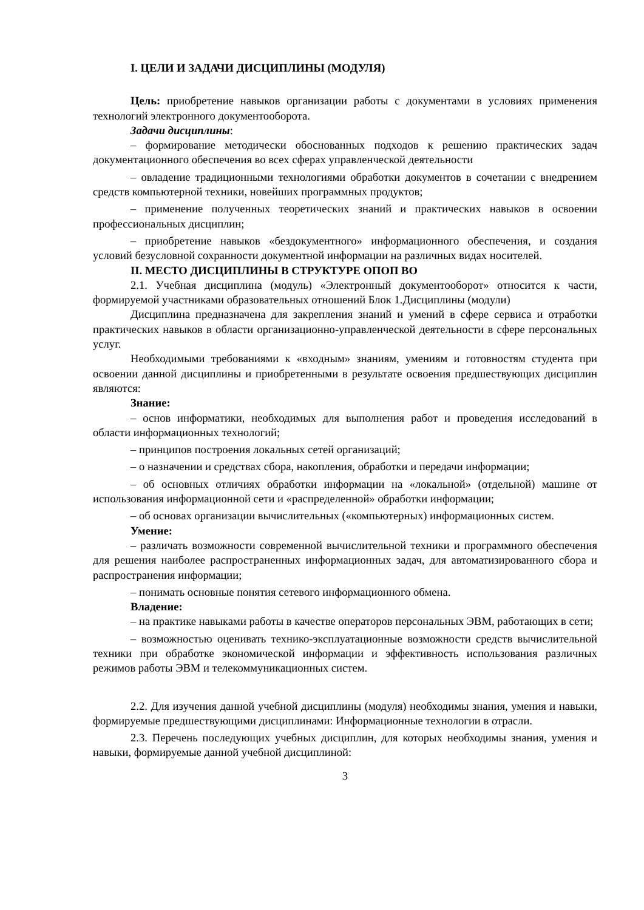I. ЦЕЛИ И ЗАДАЧИ ДИСЦИПЛИНЫ (МОДУЛЯ)
Цель: приобретение навыков организации работы с документами в условиях применения технологий электронного документооборота.
Задачи дисциплины:
– формирование методически обоснованных подходов к решению практических задач документационного обеспечения во всех сферах управленческой деятельности
– овладение традиционными технологиями обработки документов в сочетании с внедрением средств компьютерной техники, новейших программных продуктов;
– применение полученных теоретических знаний и практических навыков в освоении профессиональных дисциплин;
– приобретение навыков «бездокументного» информационного обеспечения, и создания условий безусловной сохранности документной информации на различных видах носителей.
II. МЕСТО ДИСЦИПЛИНЫ В СТРУКТУРЕ ОПОП ВО
2.1. Учебная дисциплина (модуль) «Электронный документооборот» относится к части, формируемой участниками образовательных отношений Блок 1.Дисциплины (модули)
Дисциплина предназначена для закрепления знаний и умений в сфере сервиса и отработки практических навыков в области организационно-управленческой деятельности в сфере персональных услуг.
Необходимыми требованиями к «входным» знаниям, умениям и готовностям студента при освоении данной дисциплины и приобретенными в результате освоения предшествующих дисциплин являются:
Знание:
– основ информатики, необходимых для выполнения работ и проведения исследований в области информационных технологий;
– принципов построения локальных сетей организаций;
– о назначении и средствах сбора, накопления, обработки и передачи информации;
– об основных отличиях обработки информации на «локальной» (отдельной) машине от использования информационной сети и «распределенной» обработки информации;
– об основах организации вычислительных («компьютерных) информационных систем.
Умение:
– различать возможности современной вычислительной техники и программного обеспечения для решения наиболее распространенных информационных задач, для автоматизированного сбора и распространения информации;
– понимать основные понятия сетевого информационного обмена.
Владение:
– на практике навыками работы в качестве операторов персональных ЭВМ, работающих в сети;
– возможностью оценивать технико-эксплуатационные возможности средств вычислительной техники при обработке экономической информации и эффективность использования различных режимов работы ЭВМ и телекоммуникационных систем.
2.2. Для изучения данной учебной дисциплины (модуля) необходимы знания, умения и навыки, формируемые предшествующими дисциплинами: Информационные технологии в отрасли.
2.3. Перечень последующих учебных дисциплин, для которых необходимы знания, умения и навыки, формируемые данной учебной дисциплиной:
3